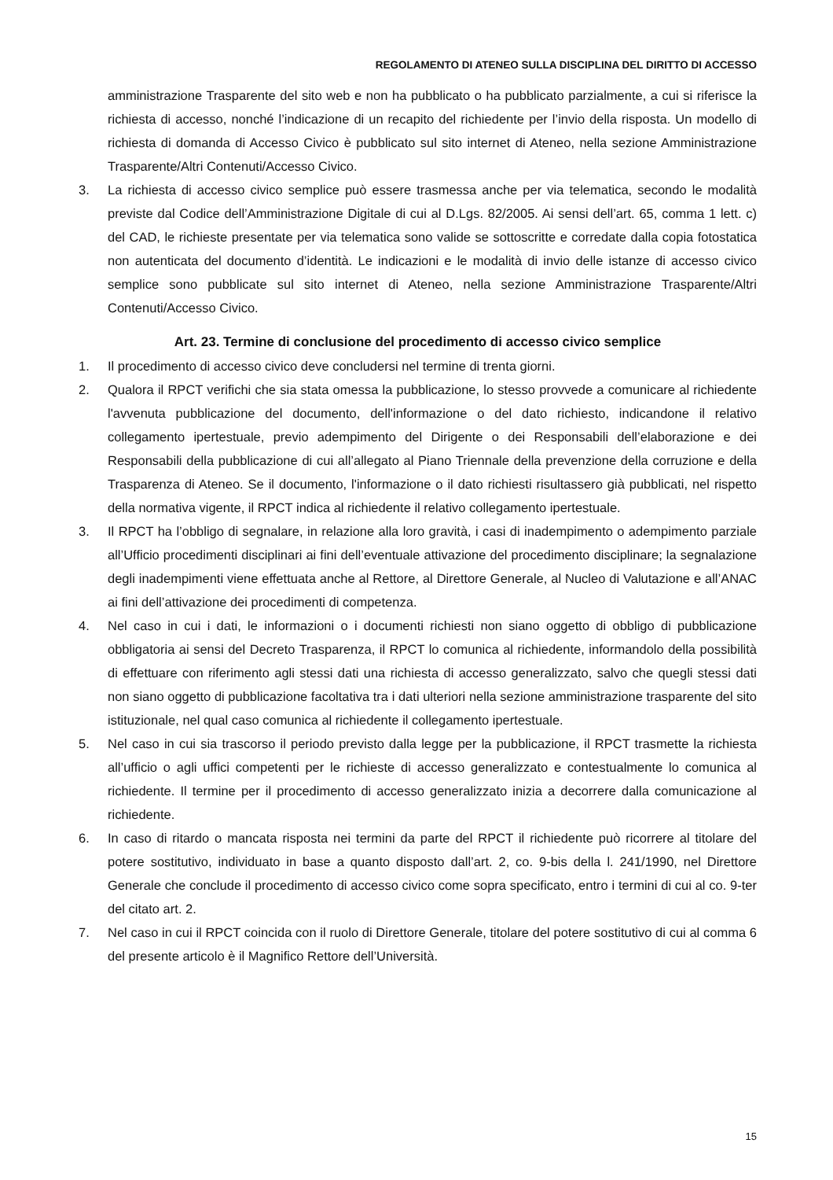REGOLAMENTO DI ATENEO SULLA DISCIPLINA DEL DIRITTO DI ACCESSO
amministrazione Trasparente del sito web e non ha pubblicato o ha pubblicato parzialmente, a cui si riferisce la richiesta di accesso, nonché l’indicazione di un recapito del richiedente per l’invio della risposta. Un modello di richiesta di domanda di Accesso Civico è pubblicato sul sito internet di Ateneo, nella sezione Amministrazione Trasparente/Altri Contenuti/Accesso Civico.
3. La richiesta di accesso civico semplice può essere trasmessa anche per via telematica, secondo le modalità previste dal Codice dell’Amministrazione Digitale di cui al D.Lgs. 82/2005. Ai sensi dell’art. 65, comma 1 lett. c) del CAD, le richieste presentate per via telematica sono valide se sottoscritte e corredate dalla copia fotostatica non autenticata del documento d’identità. Le indicazioni e le modalità di invio delle istanze di accesso civico semplice sono pubblicate sul sito internet di Ateneo, nella sezione Amministrazione Trasparente/Altri Contenuti/Accesso Civico.
Art. 23. Termine di conclusione del procedimento di accesso civico semplice
1. Il procedimento di accesso civico deve concludersi nel termine di trenta giorni.
2. Qualora il RPCT verifichi che sia stata omessa la pubblicazione, lo stesso provvede a comunicare al richiedente l'avvenuta pubblicazione del documento, dell'informazione o del dato richiesto, indicandone il relativo collegamento ipertestuale, previo adempimento del Dirigente o dei Responsabili dell’elaborazione e dei Responsabili della pubblicazione di cui all’allegato al Piano Triennale della prevenzione della corruzione e della Trasparenza di Ateneo. Se il documento, l'informazione o il dato richiesti risultassero già pubblicati, nel rispetto della normativa vigente, il RPCT indica al richiedente il relativo collegamento ipertestuale.
3. Il RPCT ha l’obbligo di segnalare, in relazione alla loro gravità, i casi di inadempimento o adempimento parziale all’Ufficio procedimenti disciplinari ai fini dell’eventuale attivazione del procedimento disciplinare; la segnalazione degli inadempimenti viene effettuata anche al Rettore, al Direttore Generale, al Nucleo di Valutazione e all’ANAC ai fini dell’attivazione dei procedimenti di competenza.
4. Nel caso in cui i dati, le informazioni o i documenti richiesti non siano oggetto di obbligo di pubblicazione obbligatoria ai sensi del Decreto Trasparenza, il RPCT lo comunica al richiedente, informandolo della possibilità di effettuare con riferimento agli stessi dati una richiesta di accesso generalizzato, salvo che quegli stessi dati non siano oggetto di pubblicazione facoltativa tra i dati ulteriori nella sezione amministrazione trasparente del sito istituzionale, nel qual caso comunica al richiedente il collegamento ipertestuale.
5. Nel caso in cui sia trascorso il periodo previsto dalla legge per la pubblicazione, il RPCT trasmette la richiesta all’ufficio o agli uffici competenti per le richieste di accesso generalizzato e contestualmente lo comunica al richiedente. Il termine per il procedimento di accesso generalizzato inizia a decorrere dalla comunicazione al richiedente.
6. In caso di ritardo o mancata risposta nei termini da parte del RPCT il richiedente può ricorrere al titolare del potere sostitutivo, individuato in base a quanto disposto dall’art. 2, co. 9-bis della l. 241/1990, nel Direttore Generale che conclude il procedimento di accesso civico come sopra specificato, entro i termini di cui al co. 9-ter del citato art. 2.
7. Nel caso in cui il RPCT coincida con il ruolo di Direttore Generale, titolare del potere sostitutivo di cui al comma 6 del presente articolo è il Magnifico Rettore dell’Università.
15